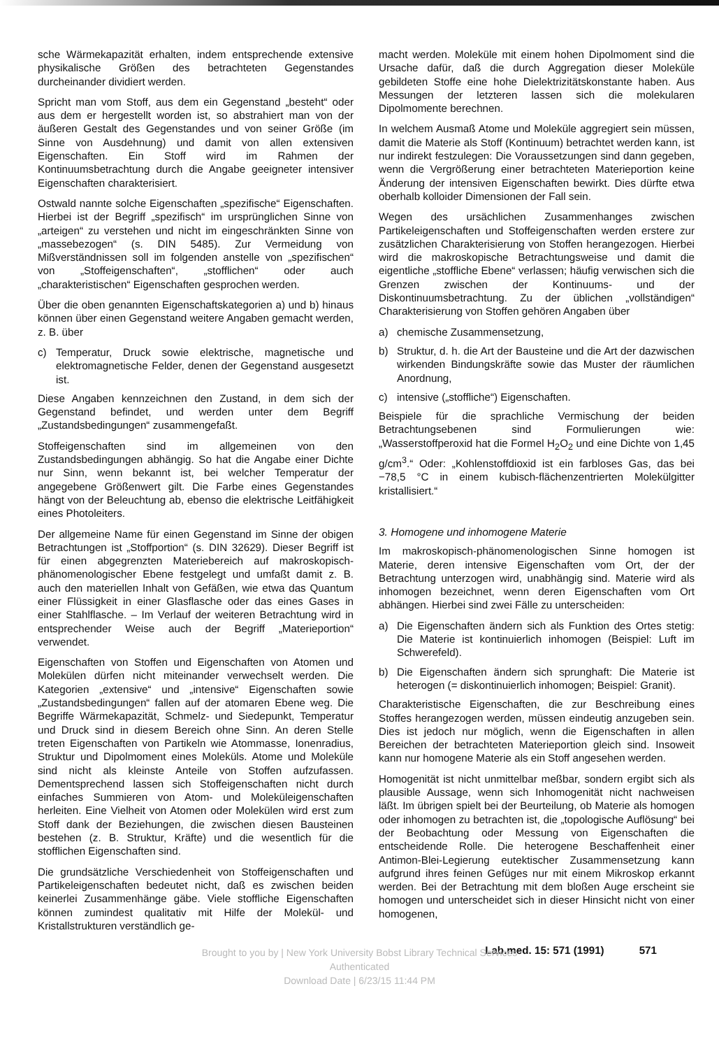sche Wärmekapazität erhalten, indem entsprechende extensive physikalische Größen des betrachteten Gegenstandes durcheinander dividiert werden.
Spricht man vom Stoff, aus dem ein Gegenstand „besteht“ oder aus dem er hergestellt worden ist, so abstrahiert man von der äußeren Gestalt des Gegenstandes und von seiner Größe (im Sinne von Ausdehnung) und damit von allen extensiven Eigenschaften. Ein Stoff wird im Rahmen der Kontinuumsbetrachtung durch die Angabe geeigneter intensiver Eigenschaften charakterisiert.
Ostwald nannte solche Eigenschaften „spezifische“ Eigenschaften. Hierbei ist der Begriff „spezifisch“ im ursprünglichen Sinne von „arteigen“ zu verstehen und nicht im eingeschränkten Sinne von „massebezogen“ (s. DIN 5485). Zur Vermeidung von Mißverständnissen soll im folgenden anstelle von „spezifischen“ von „Stoffeigenschaften“, „stofflichen“ oder auch „charakteristischen“ Eigenschaften gesprochen werden.
Über die oben genannten Eigenschaftskategorien a) und b) hinaus können über einen Gegenstand weitere Angaben gemacht werden, z. B. über
c) Temperatur, Druck sowie elektrische, magnetische und elektromagnetische Felder, denen der Gegenstand ausgesetzt ist.
Diese Angaben kennzeichnen den Zustand, in dem sich der Gegenstand befindet, und werden unter dem Begriff „Zustandsbedingungen“ zusammengefaßt.
Stoffeigenschaften sind im allgemeinen von den Zustandsbedingungen abhängig. So hat die Angabe einer Dichte nur Sinn, wenn bekannt ist, bei welcher Temperatur der angegebene Größenwert gilt. Die Farbe eines Gegenstandes hängt von der Beleuchtung ab, ebenso die elektrische Leitfähigkeit eines Photoleiters.
Der allgemeine Name für einen Gegenstand im Sinne der obigen Betrachtungen ist „Stoffportion“ (s. DIN 32629). Dieser Begriff ist für einen abgegrenzten Materiebereich auf makroskopisch-phänomenologischer Ebene festgelegt und umfaßt damit z. B. auch den materiellen Inhalt von Gefäßen, wie etwa das Quantum einer Flüssigkeit in einer Glasflasche oder das eines Gases in einer Stahlflasche. – Im Verlauf der weiteren Betrachtung wird in entsprechender Weise auch der Begriff „Materieportion“ verwendet.
Eigenschaften von Stoffen und Eigenschaften von Atomen und Molekülen dürfen nicht miteinander verwechselt werden. Die Kategorien „extensive“ und „intensive“ Eigenschaften sowie „Zustandsbedingungen“ fallen auf der atomaren Ebene weg. Die Begriffe Wärmekapazität, Schmelz- und Siedepunkt, Temperatur und Druck sind in diesem Bereich ohne Sinn. An deren Stelle treten Eigenschaften von Partikeln wie Atommasse, Ionenradius, Struktur und Dipolmoment eines Moleküls. Atome und Moleküle sind nicht als kleinste Anteile von Stoffen aufzufassen. Dementsprechend lassen sich Stoffeigenschaften nicht durch einfaches Summieren von Atom- und Moleküleigenschaften herleiten. Eine Vielheit von Atomen oder Molekülen wird erst zum Stoff dank der Beziehungen, die zwischen diesen Bausteinen bestehen (z. B. Struktur, Kräfte) und die wesentlich für die stofflichen Eigenschaften sind.
Die grundsätzliche Verschiedenheit von Stoffeigenschaften und Partikeleigenschaften bedeutet nicht, daß es zwischen beiden keinerlei Zusammenhänge gäbe. Viele stoffliche Eigenschaften können zumindest qualitativ mit Hilfe der Molekül- und Kristallstrukturen verständlich ge-
macht werden. Moleküle mit einem hohen Dipolmoment sind die Ursache dafür, daß die durch Aggregation dieser Moleküle gebildeten Stoffe eine hohe Dielektrizitätskonstante haben. Aus Messungen der letzteren lassen sich die molekularen Dipolmomente berechnen.
In welchem Ausmaß Atome und Moleküle aggregiert sein müssen, damit die Materie als Stoff (Kontinuum) betrachtet werden kann, ist nur indirekt festzulegen: Die Voraussetzungen sind dann gegeben, wenn die Vergrößerung einer betrachteten Materieportion keine Änderung der intensiven Eigenschaften bewirkt. Dies dürfte etwa oberhalb kolloider Dimensionen der Fall sein.
Wegen des ursächlichen Zusammenhanges zwischen Partikeleigenschaften und Stoffeigenschaften werden erstere zur zusätzlichen Charakterisierung von Stoffen herangezogen. Hierbei wird die makroskopische Betrachtungsweise und damit die eigentliche „stoffliche Ebene“ verlassen; häufig verwischen sich die Grenzen zwischen der Kontinuums- und der Diskontinuumsbetrachtung. Zu der üblichen „vollständigen“ Charakterisierung von Stoffen gehören Angaben über
a) chemische Zusammensetzung,
b) Struktur, d. h. die Art der Bausteine und die Art der dazwischen wirkenden Bindungskräfte sowie das Muster der räumlichen Anordnung,
c) intensive („stoffliche“) Eigenschaften.
Beispiele für die sprachliche Vermischung der beiden Betrachtungsebenen sind Formulierungen wie: „Wasserstoffperoxid hat die Formel H<sub>2</sub>O<sub>2</sub> und eine Dichte von 1,45 g/cm<sup>3</sup>.“ Oder: „Kohlenstoffdioxid ist ein farbloses Gas, das bei −78,5 °C in einem kubisch-flächenzentrierten Molekülgitter kristallisiert.“
3. Homogene und inhomogene Materie
Im makroskopisch-phänomenologischen Sinne homogen ist Materie, deren intensive Eigenschaften vom Ort, der der Betrachtung unterzogen wird, unabhängig sind. Materie wird als inhomogen bezeichnet, wenn deren Eigenschaften vom Ort abhängen. Hierbei sind zwei Fälle zu unterscheiden:
a) Die Eigenschaften ändern sich als Funktion des Ortes stetig: Die Materie ist kontinuierlich inhomogen (Beispiel: Luft im Schwerefeld).
b) Die Eigenschaften ändern sich sprunghaft: Die Materie ist heterogen (= diskontinuierlich inhomogen; Beispiel: Granit).
Charakteristische Eigenschaften, die zur Beschreibung eines Stoffes herangezogen werden, müssen eindeutig anzugeben sein. Dies ist jedoch nur möglich, wenn die Eigenschaften in allen Bereichen der betrachteten Materieportion gleich sind. Insoweit kann nur homogene Materie als ein Stoff angesehen werden.
Homogenität ist nicht unmittelbar meßbar, sondern ergibt sich als plausible Aussage, wenn sich Inhomogenität nicht nachweisen läßt. Im übrigen spielt bei der Beurteilung, ob Materie als homogen oder inhomogen zu betrachten ist, die „topologische Auflösung“ bei der Beobachtung oder Messung von Eigenschaften die entscheidende Rolle. Die heterogene Beschaffenheit einer Antimon-Blei-Legierung eutektischer Zusammensetzung kann aufgrund ihres feinen Gefüges nur mit einem Mikroskop erkannt werden. Bei der Betrachtung mit dem bloßen Auge erscheint sie homogen und unterscheidet sich in dieser Hinsicht nicht von einer homogenen,
Lab.med. 15: 571 (1991) 571
Brought to you by | New York University Bobst Library Technical Services
Authenticated
Download Date | 6/23/15 11:44 PM